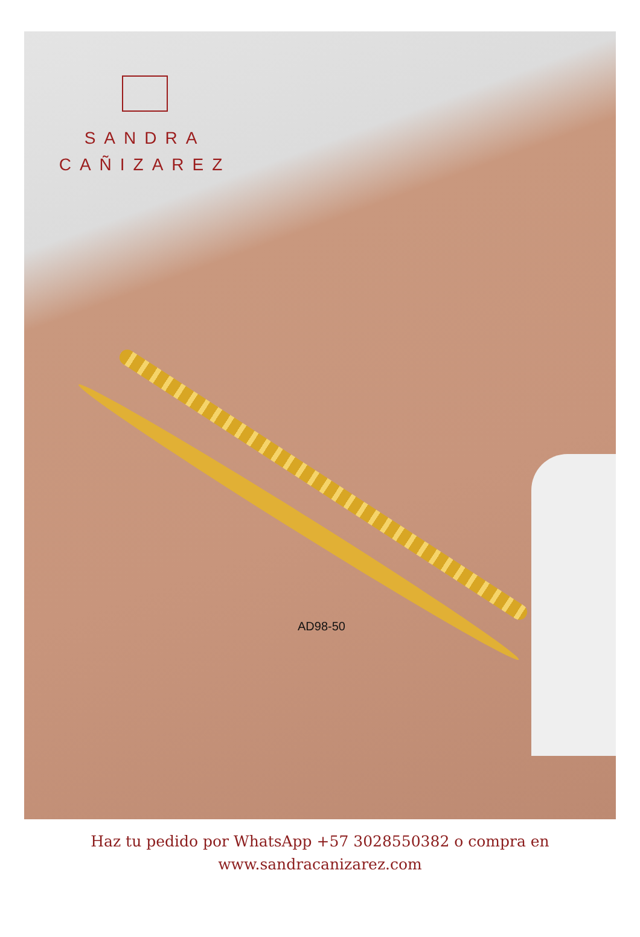SANDRA
CAÑIZAREZ
AD98-50
Haz tu pedido por WhatsApp +57 3028550382 o compra en
www.sandracanizarez.com